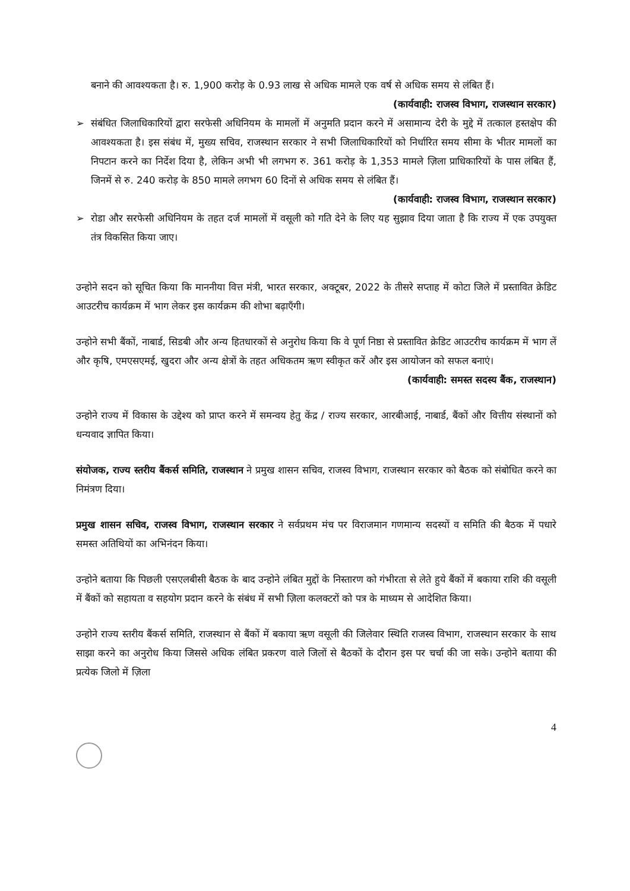बनाने की आवश्यकता है। रु. 1,900 करोड़ के 0.93 लाख से अधिक मामले एक वर्ष से अधिक समय से लंबित हैं।
(कार्यवाही: राजस्व विभाग, राजस्थान सरकार)
➢ संबंधित जिलाधिकारियों द्वारा सरफेसी अधिनियम के मामलों में अनुमति प्रदान करने में असामान्य देरी के मुद्दे में तत्काल हस्तक्षेप की आवश्यकता है। इस संबंध में, मुख्य सचिव, राजस्थान सरकार ने सभी जिलाधिकारियों को निर्धारित समय सीमा के भीतर मामलों का निपटान करने का निर्देश दिया है, लेकिन अभी भी लगभग रु. 361 करोड़ के 1,353 मामले ज़िला प्राधिकारियों के पास लंबित हैं, जिनमें से रु. 240 करोड़ के 850 मामले लगभग 60 दिनों से अधिक समय से लंबित हैं।
(कार्यवाही: राजस्व विभाग, राजस्थान सरकार)
➢ रोडा और सरफेसी अधिनियम के तहत दर्ज मामलों में वसूली को गति देने के लिए यह सुझाव दिया जाता है कि राज्य में एक उपयुक्त तंत्र विकसित किया जाए।
उन्होने सदन को सूचित किया कि माननीया वित्त मंत्री, भारत सरकार, अक्टूबर, 2022 के तीसरे सप्ताह में कोटा जिले में प्रस्तावित क्रेडिट आउटरीच कार्यक्रम में भाग लेकर इस कार्यक्रम की शोभा बढ़ाएँगी।
उन्होने सभी बैंकों, नाबार्ड, सिडबी और अन्य हितधारकों से अनुरोध किया कि वे पूर्ण निष्ठा से प्रस्तावित क्रेडिट आउटरीच कार्यक्रम में भाग लें और कृषि, एमएसएमई, खुदरा और अन्य क्षेत्रों के तहत अधिकतम ऋण स्वीकृत करें और इस आयोजन को सफल बनाएं।
(कार्यवाही: समस्त सदस्य बैंक, राजस्थान)
उन्होने राज्य में विकास के उद्देश्य को प्राप्त करने में समन्वय हेतु केंद्र / राज्य सरकार, आरबीआई, नाबार्ड, बैंकों और वित्तीय संस्थानों को धन्यवाद ज्ञापित किया।
संयोजक, राज्य स्तरीय बैंकर्स समिति, राजस्थान ने प्रमुख शासन सचिव, राजस्व विभाग, राजस्थान सरकार को बैठक को संबोधित करने का निमंत्रण दिया।
प्रमुख शासन सचिव, राजस्व विभाग, राजस्थान सरकार ने सर्वप्रथम मंच पर विराजमान गणमान्य सदस्यों व समिति की बैठक में पधारे समस्त अतिथियों का अभिनंदन किया।
उन्होने बताया कि पिछली एसएलबीसी बैठक के बाद उन्होने लंबित मुद्दों के निस्तारण को गंभीरता से लेते हुये बैंकों में बकाया राशि की वसूली में बैंकों को सहायता व सहयोग प्रदान करने के संबंध में सभी ज़िला कलक्टरों को पत्र के माध्यम से आदेशित किया।
उन्होने राज्य स्तरीय बैंकर्स समिति, राजस्थान से बैंकों में बकाया ऋण वसूली की जिलेवार स्थिति राजस्व विभाग, राजस्थान सरकार के साथ साझा करने का अनुरोध किया जिससे अधिक लंबित प्रकरण वाले जिलों से बैठकों के दौरान इस पर चर्चा की जा सके। उन्होने बताया की प्रत्येक जिलो में ज़िला
4